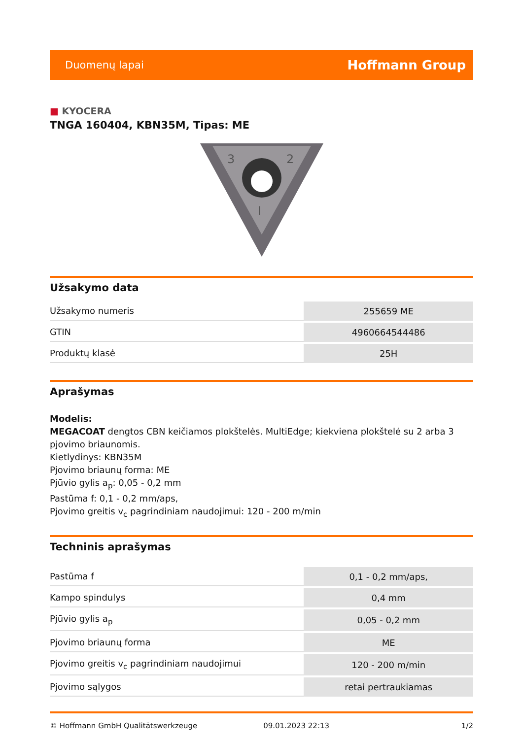Duomenų lapai
Hoffmann Group
■ KYOCERA
TNGA 160404, KBN35M, Tipas: ME
3
2
I
Užsakymo data
| Užsakymo numeris | 255659 ME |
| GTIN | 4960664544486 |
| Produktų klasė | 25H |
Aprašymas
Modelis:
MEGACOAT dengtos CBN keičiamos plokštelės. MultiEdge; kiekviena plokštelė su 2 arba 3 pjovimo briaunomis.
Kietlydinys: KBN35M
Pjovimo briaunų forma: ME
Pjūvio gylis a<sub>p</sub>: 0,05 - 0,2 mm
Pastūma f: 0,1 - 0,2 mm/aps,
Pjovimo greitis v<sub>c</sub> pagrindiniam naudojimui: 120 - 200 m/min
Techninis aprašymas
| Pastūma f | 0,1 - 0,2 mm/aps, |
| Kampo spindulys | 0,4 mm |
| Pjūvio gylis a<sub>p</sub> | 0,05 - 0,2 mm |
| Pjovimo briaunų forma | ME |
| Pjovimo greitis v<sub>c</sub> pagrindiniam naudojimui | 120 - 200 m/min |
| Pjovimo sąlygos | retai pertraukiamas |
© Hoffmann GmbH Qualitätswerkzeuge 09.01.2023 22:13 1/2